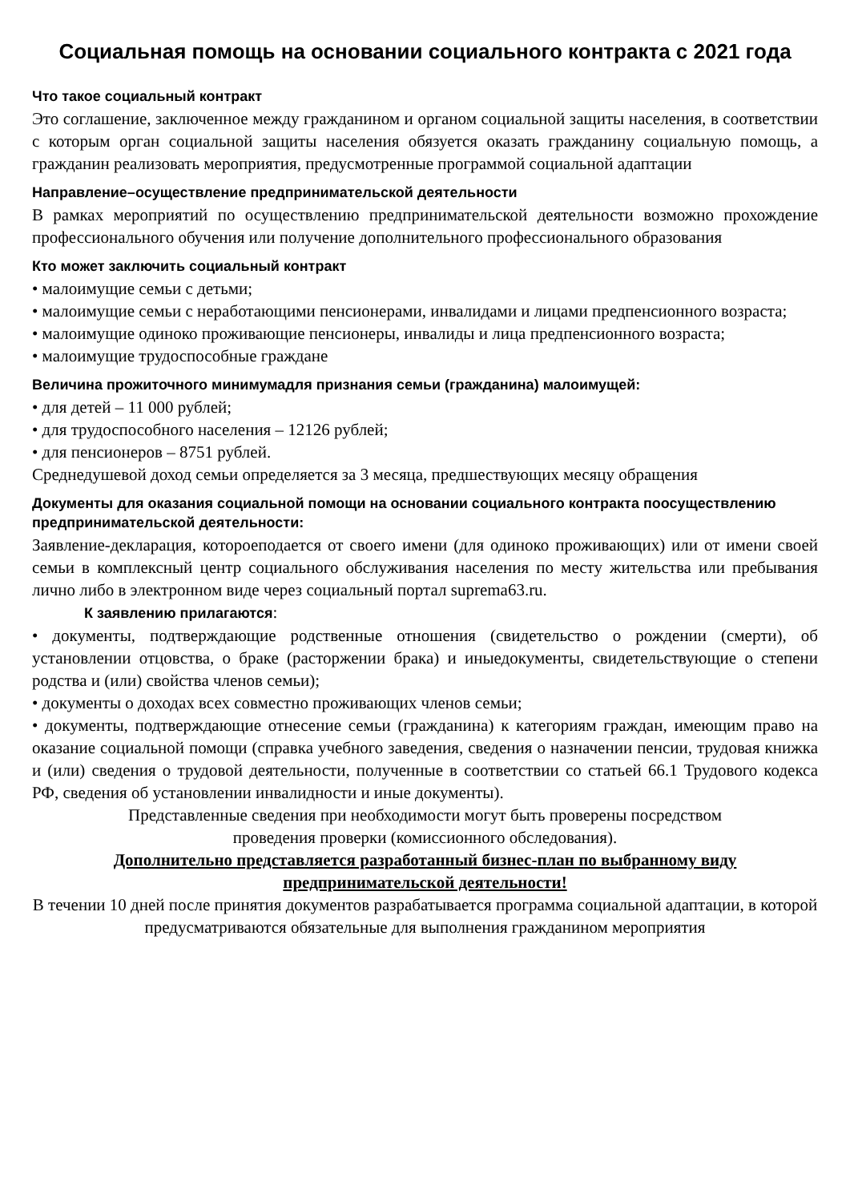Социальная помощь на основании социального контракта с 2021 года
Что такое социальный контракт
Это соглашение, заключенное между гражданином и органом социальной защиты населения, в соответствии с которым орган социальной защиты населения обязуется оказать гражданину социальную помощь, а гражданин реализовать мероприятия, предусмотренные программой социальной адаптации
Направление–осуществление предпринимательской деятельности
В рамках мероприятий по осуществлению предпринимательской деятельности возможно прохождение профессионального обучения или получение дополнительного профессионального образования
Кто может заключить социальный контракт
• малоимущие семьи с детьми;
• малоимущие семьи с неработающими пенсионерами, инвалидами и лицами предпенсионного возраста;
• малоимущие одиноко проживающие пенсионеры, инвалиды и лица предпенсионного возраста;
• малоимущие трудоспособные граждане
Величина прожиточного минимумадля признания семьи (гражданина) малоимущей:
• для детей – 11 000 рублей;
• для трудоспособного населения – 12126 рублей;
• для пенсионеров – 8751 рублей.
Среднедушевой доход семьи определяется за 3 месяца, предшествующих месяцу обращения
Документы для оказания социальной помощи на основании социального контракта поосуществлению предпринимательской деятельности:
Заявление-декларация, котороеподается от своего имени (для одиноко проживающих) или от имени своей семьи в комплексный центр социального обслуживания населения по месту жительства или пребывания лично либо в электронном виде через социальный портал suprema63.ru.
К заявлению прилагаются:
• документы, подтверждающие родственные отношения (свидетельство о рождении (смерти), об установлении отцовства, о браке (расторжении брака) и иныедокументы, свидетельствующие о степени родства и (или) свойства членов семьи);
• документы о доходах всех совместно проживающих членов семьи;
• документы, подтверждающие отнесение семьи (гражданина) к категориям граждан, имеющим право на оказание социальной помощи (справка учебного заведения, сведения о назначении пенсии, трудовая книжка и (или) сведения о трудовой деятельности, полученные в соответствии со статьей 66.1 Трудового кодекса РФ, сведения об установлении инвалидности и иные документы).
Представленные сведения при необходимости могут быть проверены посредством
проведения проверки (комиссионного обследования).
Дополнительно представляется разработанный бизнес-план по выбранному виду предпринимательской деятельности!
В течении 10 дней после принятия документов разрабатывается программа социальной адаптации, в которой предусматриваются обязательные для выполнения гражданином мероприятия